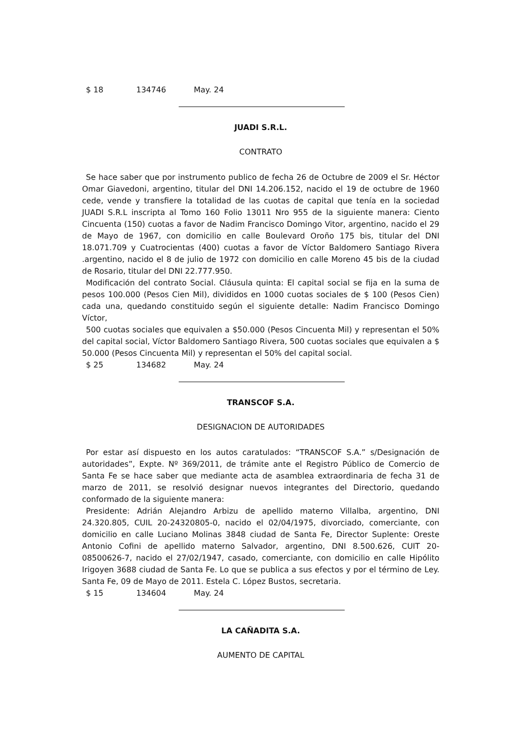$ 18 134746 May. 24
JUADI S.R.L.
CONTRATO
Se hace saber que por instrumento publico de fecha 26 de Octubre de 2009 el Sr. Héctor Omar Giavedoni, argentino, titular del DNI 14.206.152, nacido el 19 de octubre de 1960 cede, vende y transfiere la totalidad de las cuotas de capital que tenía en la sociedad JUADI S.R.L inscripta al Tomo 160 Folio 13011 Nro 955 de la siguiente manera: Ciento Cincuenta (150) cuotas a favor de Nadim Francisco Domingo Vitor, argentino, nacido el 29 de Mayo de 1967, con domicilio en calle Boulevard Oroño 175 bis, titular del DNI 18.071.709 y Cuatrocientas (400) cuotas a favor de Víctor Baldomero Santiago Rivera .argentino, nacido el 8 de julio de 1972 con domicilio en calle Moreno 45 bis de la ciudad de Rosario, titular del DNI 22.777.950.
Modificación del contrato Social. Cláusula quinta: El capital social se fija en la suma de pesos 100.000 (Pesos Cien Mil), divididos en 1000 cuotas sociales de $ 100 (Pesos Cien) cada una, quedando constituido según el siguiente detalle: Nadim Francisco Domingo Víctor,
500 cuotas sociales que equivalen a $50.000 (Pesos Cincuenta Mil) y representan el 50% del capital social, Víctor Baldomero Santiago Rivera, 500 cuotas sociales que equivalen a $ 50.000 (Pesos Cincuenta Mil) y representan el 50% del capital social.
$ 25 134682 May. 24
TRANSCOF S.A.
DESIGNACION DE AUTORIDADES
Por estar así dispuesto en los autos caratulados: “TRANSCOF S.A.” s/Designación de autoridades”, Expte. Nº 369/2011, de trámite ante el Registro Público de Comercio de Santa Fe se hace saber que mediante acta de asamblea extraordinaria de fecha 31 de marzo de 2011, se resolvió designar nuevos integrantes del Directorio, quedando conformado de la siguiente manera:
Presidente: Adrián Alejandro Arbizu de apellido materno Villalba, argentino, DNI 24.320.805, CUIL 20-24320805-0, nacido el 02/04/1975, divorciado, comerciante, con domicilio en calle Luciano Molinas 3848 ciudad de Santa Fe, Director Suplente: Oreste Antonio Cofini de apellido materno Salvador, argentino, DNI 8.500.626, CUIT 20-08500626-7, nacido el 27/02/1947, casado, comerciante, con domicilio en calle Hipólito Irigoyen 3688 ciudad de Santa Fe. Lo que se publica a sus efectos y por el término de Ley. Santa Fe, 09 de Mayo de 2011. Estela C. López Bustos, secretaria.
$ 15 134604 May. 24
LA CAÑADITA S.A.
AUMENTO DE CAPITAL